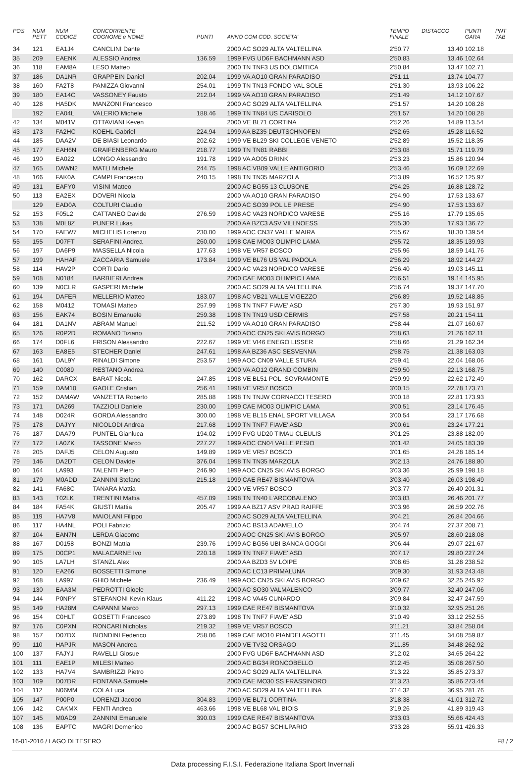| POS | NUM PETT | NUM CODICE | CONCORRENTE COGNOME e NOME | PUNTI | ANNO COM COD. SOCIETA' | TEMPO FINALE | DISTACCO | PUNTI GARA | PNT TAB |
| --- | --- | --- | --- | --- | --- | --- | --- | --- | --- |
| 34 | 121 | EA1J4 | CANCLINI Dante | | 2000 AC SO29 ALTA VALTELLINA | 2'50.77 | 13.40 | 102.18 | |
| 35 | 209 | EAENK | ALESSIO Andrea | 136.59 | 1999 FVG UD6F BACHMANN ASD | 2'50.83 | 13.46 | 102.64 | |
| 36 | 118 | EAM8A | LESO Matteo | | 2000 TN TNF3 US DOLOMITICA | 2'50.84 | 13.47 | 102.71 | |
| 37 | 186 | DA1NR | GRAPPEIN Daniel | 202.04 | 1999 VA AO10 GRAN PARADISO | 2'51.11 | 13.74 | 104.77 | |
| 38 | 160 | FA2T8 | PANIZZA Giovanni | 254.01 | 1999 TN TN13 FONDO VAL SOLE | 2'51.30 | 13.93 | 106.22 | |
| 39 | 180 | EA14C | VASSONEY Fausto | 212.04 | 1999 VA AO10 GRAN PARADISO | 2'51.49 | 14.12 | 107.67 | |
| 40 | 128 | HA5DK | MANZONI Francesco | | 2000 AC SO29 ALTA VALTELLINA | 2'51.57 | 14.20 | 108.28 | |
| | 192 | EA04L | VALERIO Michele | 188.46 | 1999 TN TN84 US CARISOLO | 2'51.57 | 14.20 | 108.28 | |
| 42 | 134 | M041V | OTTAVIANI Keven | | 2000 VE BL71 CORTINA | 2'52.26 | 14.89 | 113.54 | |
| 43 | 173 | FA2HC | KOEHL Gabriel | 224.94 | 1999 AA BZ35 DEUTSCHNOFEN | 2'52.65 | 15.28 | 116.52 | |
| 44 | 185 | DAA2V | DE BIASI Leonardo | 202.62 | 1999 VE BL29 SKI COLLEGE VENETO | 2'52.89 | 15.52 | 118.35 | |
| 45 | 177 | EAH6N | GRAIFENBERG Mauro | 218.77 | 1999 TN TN81 RABBI | 2'53.08 | 15.71 | 119.79 | |
| 46 | 190 | EA022 | LONGO Alessandro | 191.78 | 1999 VA AO05 DRINK | 2'53.23 | 15.86 | 120.94 | |
| 47 | 165 | DAWN2 | MATLI Michele | 244.75 | 1998 AC VB09 VALLE ANTIGORIO | 2'53.46 | 16.09 | 122.69 | |
| 48 | 166 | FAK0A | CAMPI Francesco | 240.15 | 1998 TN TN35 MARZOLA | 2'53.89 | 16.52 | 125.97 | |
| 49 | 131 | EAFY0 | VISINI Matteo | | 2000 AC BG55 13 CLUSONE | 2'54.25 | 16.88 | 128.72 | |
| 50 | 113 | EA2EX | DOVERI Nicola | | 2000 VA AO10 GRAN PARADISO | 2'54.90 | 17.53 | 133.67 | |
| | 129 | EAD0A | COLTURI Claudio | | 2000 AC SO39 POL LE PRESE | 2'54.90 | 17.53 | 133.67 | |
| 52 | 153 | F05L2 | CATTANEO Davide | 276.59 | 1998 AC VA23 NORDICO VARESE | 2'55.16 | 17.79 | 135.65 | |
| 53 | 138 | M0L8Z | PUNER Lukas | | 2000 AA BZC3 ASV VILLNOESS | 2'55.30 | 17.93 | 136.72 | |
| 54 | 170 | FAEW7 | MICHELIS Lorenzo | 230.00 | 1999 AOC CN37 VALLE MAIRA | 2'55.67 | 18.30 | 139.54 | |
| 55 | 155 | D07FT | SERAFINI Andrea | 260.00 | 1998 CAE MO03 OLIMPIC LAMA | 2'55.72 | 18.35 | 139.93 | |
| 56 | 197 | DA6P9 | MASSELLA Nicola | 177.63 | 1998 VE VR57 BOSCO | 2'55.96 | 18.59 | 141.76 | |
| 57 | 199 | HAHAF | ZACCARIA Samuele | 173.84 | 1999 VE BL76 US VAL PADOLA | 2'56.29 | 18.92 | 144.27 | |
| 58 | 114 | HAV2P | CORTI Dario | | 2000 AC VA23 NORDICO VARESE | 2'56.40 | 19.03 | 145.11 | |
| 59 | 108 | N0184 | BARBIERI Andrea | | 2000 CAE MO03 OLIMPIC LAMA | 2'56.51 | 19.14 | 145.95 | |
| 60 | 139 | N0CLR | GASPERI Michele | | 2000 AC SO29 ALTA VALTELLINA | 2'56.74 | 19.37 | 147.70 | |
| 61 | 194 | DAFER | MELLERIO Matteo | 183.07 | 1998 AC VB21 VALLE VIGEZZO | 2'56.89 | 19.52 | 148.85 | |
| 62 | 158 | M0412 | TOMASI Matteo | 257.99 | 1998 TN TNF7 FIAVE' ASD | 2'57.30 | 19.93 | 151.97 | |
| 63 | 156 | EAK74 | BOSIN Emanuele | 259.38 | 1998 TN TN19 USD CERMIS | 2'57.58 | 20.21 | 154.11 | |
| 64 | 181 | DA1NV | ABRAM Manuel | 211.52 | 1999 VA AO10 GRAN PARADISO | 2'58.44 | 21.07 | 160.67 | |
| 65 | 126 | R0P2D | ROMANO Tiziano | | 2000 AOC CN25 SKI AVIS BORGO | 2'58.63 | 21.26 | 162.11 | |
| 66 | 174 | D0FL6 | FRISON Alessandro | 222.67 | 1999 VE VI46 ENEGO LISSER | 2'58.66 | 21.29 | 162.34 | |
| 67 | 163 | EA8E5 | STECHER Daniel | 247.61 | 1998 AA BZ36 ASC SESVENNA | 2'58.75 | 21.38 | 163.03 | |
| 68 | 161 | DAL9Y | RINALDI Simone | 253.57 | 1999 AOC CN09 VALLE STURA | 2'59.41 | 22.04 | 168.06 | |
| 69 | 140 | C0089 | RESTANO Andrea | | 2000 VA AO12 GRAND COMBIN | 2'59.50 | 22.13 | 168.75 | |
| 70 | 162 | DARCX | BARAT Nicola | 247.85 | 1998 VE BL51 POL. SOVRAMONTE | 2'59.99 | 22.62 | 172.49 | |
| 71 | 159 | DAM10 | GAOLE Cristian | 256.41 | 1998 VE VR57 BOSCO | 3'00.15 | 22.78 | 173.71 | |
| 72 | 152 | DAMAW | VANZETTA Roberto | 285.88 | 1998 TN TNJW CORNACCI TESERO | 3'00.18 | 22.81 | 173.93 | |
| 73 | 171 | DA269 | TAZZIOLI Daniele | 230.00 | 1999 CAE MO03 OLIMPIC LAMA | 3'00.51 | 23.14 | 176.45 | |
| 74 | 148 | D024R | GORDA Alessandro | 300.00 | 1998 VE BL15 ENAL SPORT VILLAGA | 3'00.54 | 23.17 | 176.68 | |
| 75 | 178 | DAJYY | NICOLODI Andrea | 217.68 | 1999 TN TNF7 FIAVE' ASD | 3'00.61 | 23.24 | 177.21 | |
| 76 | 187 | DAA79 | PUNTEL Gianluca | 194.02 | 1999 FVG UD20 TIMAU CLEULIS | 3'01.25 | 23.88 | 182.09 | |
| 77 | 172 | LA0ZK | TASSONE Marco | 227.27 | 1999 AOC CN04 VALLE PESIO | 3'01.42 | 24.05 | 183.39 | |
| 78 | 205 | DAFJ5 | CELON Augusto | 149.89 | 1999 VE VR57 BOSCO | 3'01.65 | 24.28 | 185.14 | |
| 79 | 146 | DA2DT | CELON Davide | 376.04 | 1998 TN TN35 MARZOLA | 3'02.13 | 24.76 | 188.80 | |
| 80 | 164 | LA993 | TALENTI Piero | 246.90 | 1999 AOC CN25 SKI AVIS BORGO | 3'03.36 | 25.99 | 198.18 | |
| 81 | 179 | M0ADD | ZANNINI Stefano | 215.18 | 1999 CAE RE47 BISMANTOVA | 3'03.40 | 26.03 | 198.49 | |
| 82 | 141 | FA68C | TANARA Mattia | | 2000 VE VR57 BOSCO | 3'03.77 | 26.40 | 201.31 | |
| 83 | 143 | T02LK | TRENTINI Mattia | 457.09 | 1998 TN TN40 L'ARCOBALENO | 3'03.83 | 26.46 | 201.77 | |
| 84 | 184 | FA54K | GIUSTI Mattia | 205.47 | 1999 AA BZ17 ASV PRAD RAIFFE | 3'03.96 | 26.59 | 202.76 | |
| 85 | 119 | HA7V8 | MAIOLANI Filippo | | 2000 AC SO29 ALTA VALTELLINA | 3'04.21 | 26.84 | 204.66 | |
| 86 | 117 | HA4NL | POLI Fabrizio | | 2000 AC BS13 ADAMELLO | 3'04.74 | 27.37 | 208.71 | |
| 87 | 104 | EAN7N | LERDA Giacomo | | 2000 AOC CN25 SKI AVIS BORGO | 3'05.97 | 28.60 | 218.08 | |
| 88 | 167 | D0158 | BONZI Mattia | 239.76 | 1999 AC BG56 UBI BANCA GOGGI | 3'06.44 | 29.07 | 221.67 | |
| 89 | 175 | D0CP1 | MALACARNE Ivo | 220.18 | 1999 TN TNF7 FIAVE' ASD | 3'07.17 | 29.80 | 227.24 | |
| 90 | 105 | LA7LH | STANZL Alex | | 2000 AA BZD3 5V LOIPE | 3'08.65 | 31.28 | 238.52 | |
| 91 | 120 | EA266 | BOSSETTI Simone | | 2000 AC LC13 PRIMALUNA | 3'09.30 | 31.93 | 243.48 | |
| 92 | 168 | LA997 | GHIO Michele | 236.49 | 1999 AOC CN25 SKI AVIS BORGO | 3'09.62 | 32.25 | 245.92 | |
| 93 | 130 | EAA3M | PEDROTTI Gioele | | 2000 AC SO30 VALMALENCO | 3'09.77 | 32.40 | 247.06 | |
| 94 | 144 | P0NPY | STEFANONI Kevin Klaus | 411.22 | 1998 AC VA45 CUNARDO | 3'09.84 | 32.47 | 247.59 | |
| 95 | 149 | HA28M | CAPANNI Marco | 297.13 | 1999 CAE RE47 BISMANTOVA | 3'10.32 | 32.95 | 251.26 | |
| 96 | 154 | C0HLT | GOSETTI Francesco | 273.89 | 1998 TN TNF7 FIAVE' ASD | 3'10.49 | 33.12 | 252.55 | |
| 97 | 176 | C0PXN | RONCARI Nicholas | 219.32 | 1999 VE VR57 BOSCO | 3'11.21 | 33.84 | 258.04 | |
| 98 | 157 | D07DX | BIONDINI Federico | 258.06 | 1999 CAE MO10 PIANDELAGOTTI | 3'11.45 | 34.08 | 259.87 | |
| 99 | 110 | HAPJR | MASON Andrea | | 2000 VE TV32 ORSAGO | 3'11.85 | 34.48 | 262.92 | |
| 100 | 137 | FAJYJ | RAVELLI Giosue | | 2000 FVG UD6F BACHMANN ASD | 3'12.02 | 34.65 | 264.22 | |
| 101 | 111 | EAE1P | MILESI Matteo | | 2000 AC BG34 RONCOBELLO | 3'12.45 | 35.08 | 267.50 | |
| 102 | 133 | HA7V4 | SAMBRIZZI Pietro | | 2000 AC SO29 ALTA VALTELLINA | 3'13.22 | 35.85 | 273.37 | |
| 103 | 109 | D07DR | FONTANA Samuele | | 2000 CAE MO30 SS FRASSINORO | 3'13.23 | 35.86 | 273.44 | |
| 104 | 112 | N06MM | COLA Luca | | 2000 AC SO29 ALTA VALTELLINA | 3'14.32 | 36.95 | 281.76 | |
| 105 | 147 | P00P0 | LORENZI Jacopo | 304.83 | 1999 VE BL71 CORTINA | 3'18.38 | 41.01 | 312.72 | |
| 106 | 142 | CAKMX | FENTI Andrea | 463.66 | 1998 VE BL68 VAL BIOIS | 3'19.26 | 41.89 | 319.43 | |
| 107 | 145 | M0AD9 | ZANNINI Emanuele | 390.03 | 1999 CAE RE47 BISMANTOVA | 3'33.03 | 55.66 | 424.43 | |
| 108 | 136 | EAPTC | MAGRI Domenico | | 2000 AC BG57 SCHILPARIO | 3'33.28 | 55.91 | 426.33 | |
16-01-2016 / LAGO DI TESERO F8 / 2
Data processing F.I.S.I. Federazione Italiana Sport Invernali